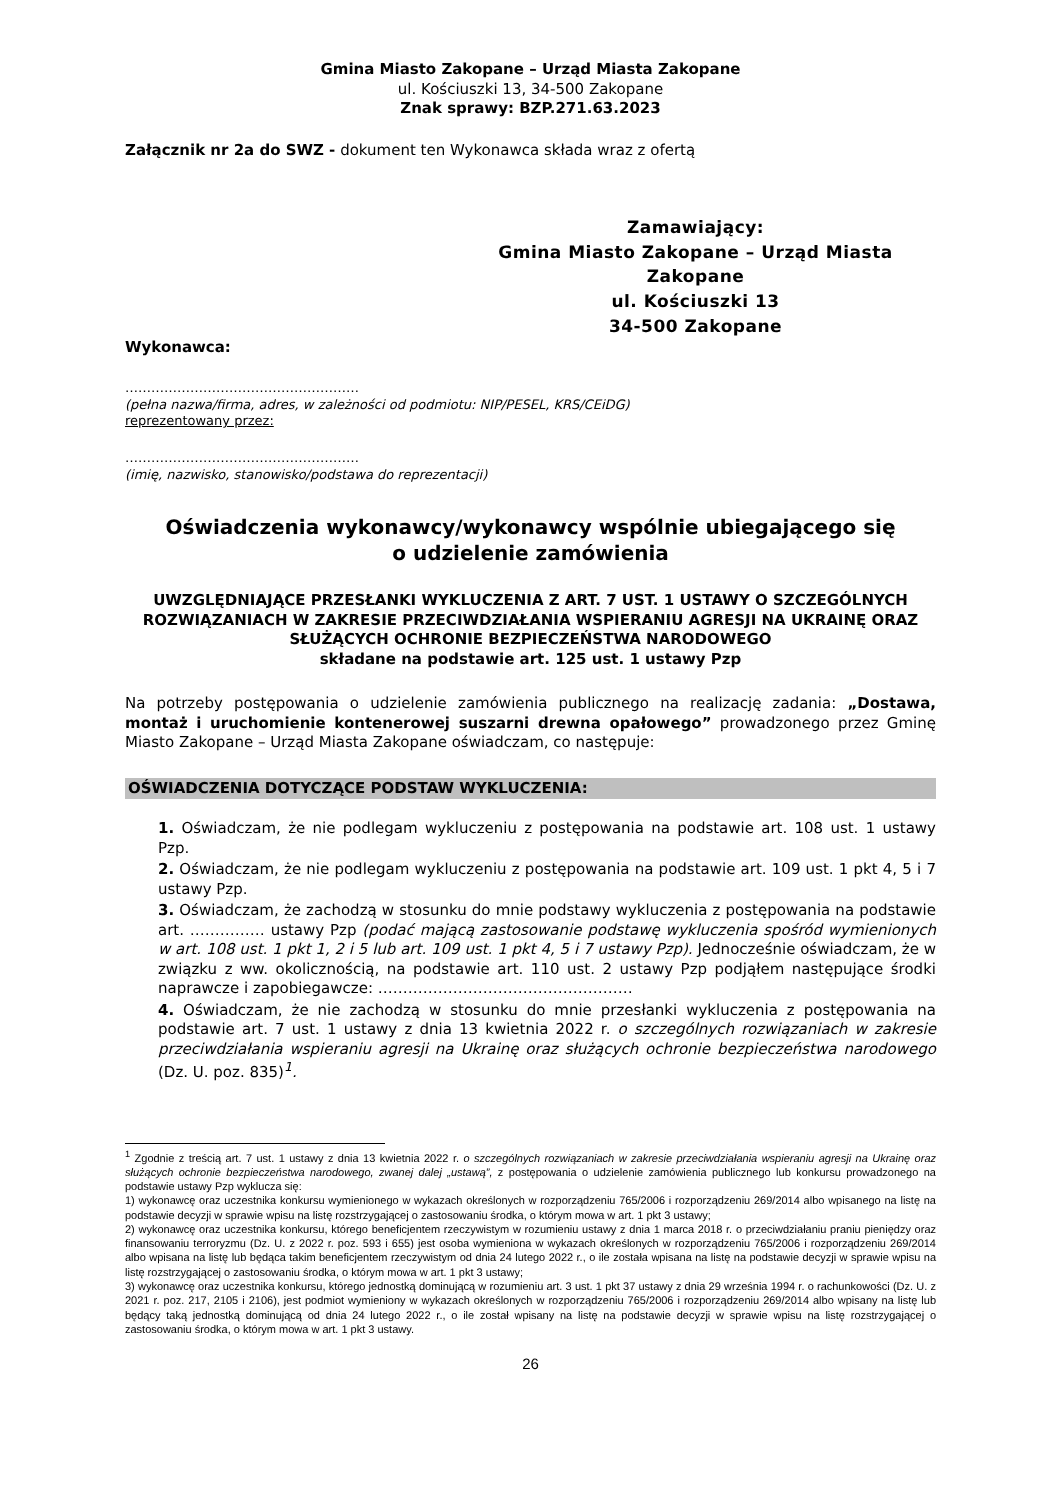Gmina Miasto Zakopane – Urząd Miasta Zakopane
ul. Kościuszki 13, 34-500 Zakopane
Znak sprawy: BZP.271.63.2023
Załącznik nr 2a do SWZ - dokument ten Wykonawca składa wraz z ofertą
Zamawiający:
Gmina Miasto Zakopane – Urząd Miasta
Zakopane
ul. Kościuszki 13
34-500 Zakopane
Wykonawca:
………………………………………………
(pełna nazwa/firma, adres, w zależności od podmiotu: NIP/PESEL, KRS/CEiDG)
reprezentowany przez:
………………………………………………
(imię, nazwisko, stanowisko/podstawa do reprezentacji)
Oświadczenia wykonawcy/wykonawcy wspólnie ubiegającego się
o udzielenie zamówienia
UWZGLĘDNIAJĄCE PRZESŁANKI WYKLUCZENIA Z ART. 7 UST. 1 USTAWY O SZCZEGÓLNYCH ROZWIĄZANIACH W ZAKRESIE PRZECIWDZIAŁANIA WSPIERANIU AGRESJI NA UKRAINĘ ORAZ SŁUŻĄCYCH OCHRONIE BEZPIECZEŃSTWA NARODOWEGO
składane na podstawie art. 125 ust. 1 ustawy Pzp
Na potrzeby postępowania o udzielenie zamówienia publicznego na realizację zadania: „Dostawa, montaż i uruchomienie kontenerowej suszarni drewna opałowego” prowadzonego przez Gminę Miasto Zakopane – Urząd Miasta Zakopane oświadczam, co następuje:
OŚWIADCZENIA DOTYCZĄCE PODSTAW WYKLUCZENIA:
1. Oświadczam, że nie podlegam wykluczeniu z postępowania na podstawie art. 108 ust. 1 ustawy Pzp.
2. Oświadczam, że nie podlegam wykluczeniu z postępowania na podstawie art. 109 ust. 1 pkt 4, 5 i 7 ustawy Pzp.
3. Oświadczam, że zachodzą w stosunku do mnie podstawy wykluczenia z postępowania na podstawie art. …………… ustawy Pzp (podać mającą zastosowanie podstawę wykluczenia spośród wymienionych w art. 108 ust. 1 pkt 1, 2 i 5 lub art. 109 ust. 1 pkt 4, 5 i 7 ustawy Pzp). Jednocześnie oświadczam, że w związku z ww. okolicznością, na podstawie art. 110 ust. 2 ustawy Pzp podjąłem następujące środki naprawcze i zapobiegawcze: ……………………………………………
4. Oświadczam, że nie zachodzą w stosunku do mnie przesłanki wykluczenia z postępowania na podstawie art. 7 ust. 1 ustawy z dnia 13 kwietnia 2022 r. o szczególnych rozwiązaniach w zakresie przeciwdziałania wspieraniu agresji na Ukrainę oraz służących ochronie bezpieczeństwa narodowego (Dz. U. poz. 835)<sup>1</sup>.
<sup>1</sup> Zgodnie z treścią art. 7 ust. 1 ustawy z dnia 13 kwietnia 2022 r. o szczególnych rozwiązaniach w zakresie przeciwdziałania wspieraniu agresji na Ukrainę oraz służących ochronie bezpieczeństwa narodowego, zwanej dalej „ustawą”, z postępowania o udzielenie zamówienia publicznego lub konkursu prowadzonego na podstawie ustawy Pzp wyklucza się:
1) wykonawcę oraz uczestnika konkursu wymienionego w wykazach określonych w rozporządzeniu 765/2006 i rozporządzeniu 269/2014 albo wpisanego na listę na podstawie decyzji w sprawie wpisu na listę rozstrzygającej o zastosowaniu środka, o którym mowa w art. 1 pkt 3 ustawy;
2) wykonawcę oraz uczestnika konkursu, którego beneficjentem rzeczywistym w rozumieniu ustawy z dnia 1 marca 2018 r. o przeciwdziałaniu praniu pieniędzy oraz finansowaniu terroryzmu (Dz. U. z 2022 r. poz. 593 i 655) jest osoba wymieniona w wykazach określonych w rozporządzeniu 765/2006 i rozporządzeniu 269/2014 albo wpisana na listę lub będąca takim beneficjentem rzeczywistym od dnia 24 lutego 2022 r., o ile została wpisana na listę na podstawie decyzji w sprawie wpisu na listę rozstrzygającej o zastosowaniu środka, o którym mowa w art. 1 pkt 3 ustawy;
3) wykonawcę oraz uczestnika konkursu, którego jednostką dominującą w rozumieniu art. 3 ust. 1 pkt 37 ustawy z dnia 29 września 1994 r. o rachunkowości (Dz. U. z 2021 r. poz. 217, 2105 i 2106), jest podmiot wymieniony w wykazach określonych w rozporządzeniu 765/2006 i rozporządzeniu 269/2014 albo wpisany na listę lub będący taką jednostką dominującą od dnia 24 lutego 2022 r., o ile został wpisany na listę na podstawie decyzji w sprawie wpisu na listę rozstrzygającej o zastosowaniu środka, o którym mowa w art. 1 pkt 3 ustawy.
26